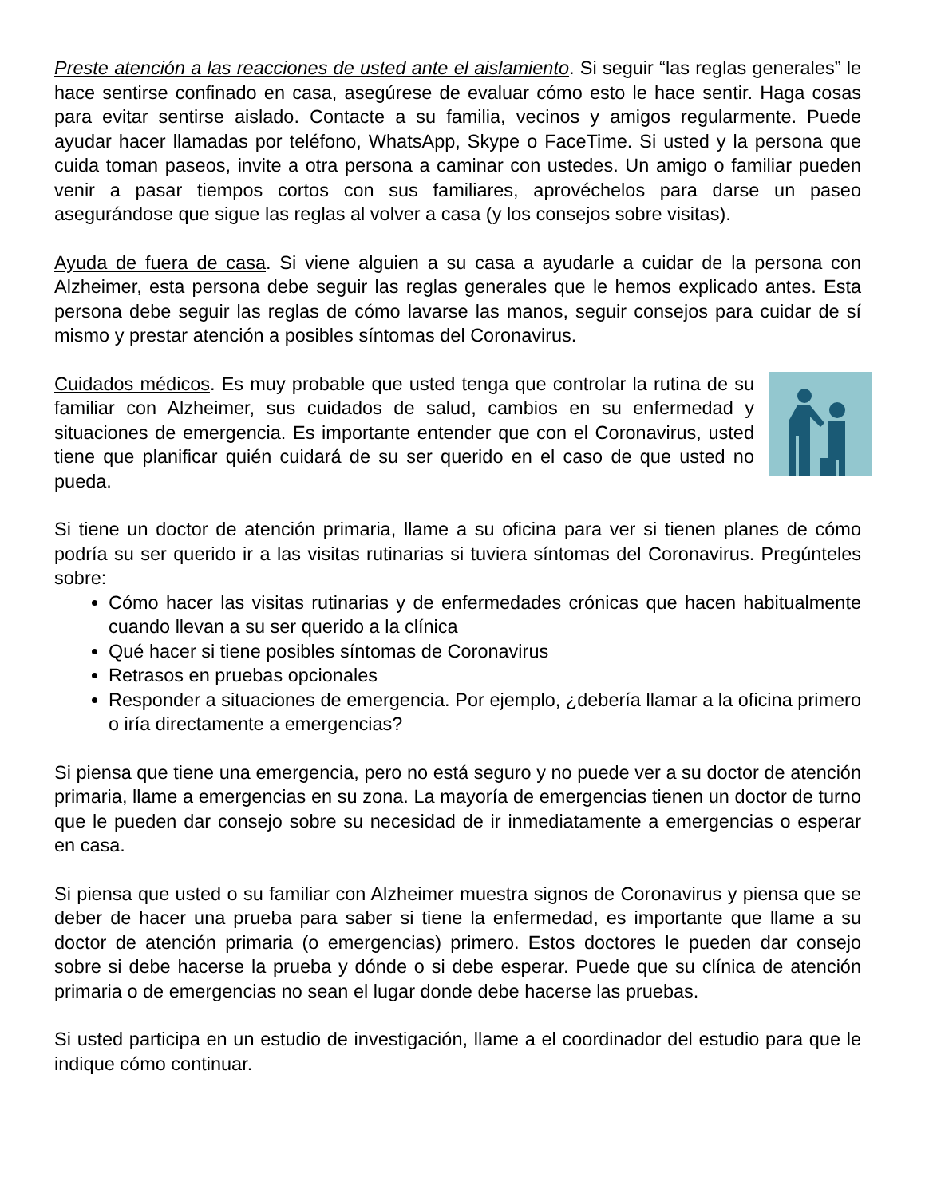Preste atención a las reacciones de usted ante el aislamiento. Si seguir “las reglas generales” le hace sentirse confinado en casa, asegúrese de evaluar cómo esto le hace sentir. Haga cosas para evitar sentirse aislado. Contacte a su familia, vecinos y amigos regularmente. Puede ayudar hacer llamadas por teléfono, WhatsApp, Skype o FaceTime. Si usted y la persona que cuida toman paseos, invite a otra persona a caminar con ustedes. Un amigo o familiar pueden venir a pasar tiempos cortos con sus familiares, aprovéchelos para darse un paseo asegurándose que sigue las reglas al volver a casa (y los consejos sobre visitas).
Ayuda de fuera de casa. Si viene alguien a su casa a ayudarle a cuidar de la persona con Alzheimer, esta persona debe seguir las reglas generales que le hemos explicado antes. Esta persona debe seguir las reglas de cómo lavarse las manos, seguir consejos para cuidar de sí mismo y prestar atención a posibles síntomas del Coronavirus.
Cuidados médicos. Es muy probable que usted tenga que controlar la rutina de su familiar con Alzheimer, sus cuidados de salud, cambios en su enfermedad y situaciones de emergencia. Es importante entender que con el Coronavirus, usted tiene que planificar quién cuidará de su ser querido en el caso de que usted no pueda.
Si tiene un doctor de atención primaria, llame a su oficina para ver si tienen planes de cómo podría su ser querido ir a las visitas rutinarias si tuviera síntomas del Coronavirus. Pregúnteles sobre:
Cómo hacer las visitas rutinarias y de enfermedades crónicas que hacen habitualmente cuando llevan a su ser querido a la clínica
Qué hacer si tiene posibles síntomas de Coronavirus
Retrasos en pruebas opcionales
Responder a situaciones de emergencia. Por ejemplo, ¿debería llamar a la oficina primero o iría directamente a emergencias?
Si piensa que tiene una emergencia, pero no está seguro y no puede ver a su doctor de atención primaria, llame a emergencias en su zona. La mayoría de emergencias tienen un doctor de turno que le pueden dar consejo sobre su necesidad de ir inmediatamente a emergencias o esperar en casa.
Si piensa que usted o su familiar con Alzheimer muestra signos de Coronavirus y piensa que se deber de hacer una prueba para saber si tiene la enfermedad, es importante que llame a su doctor de atención primaria (o emergencias) primero. Estos doctores le pueden dar consejo sobre si debe hacerse la prueba y dónde o si debe esperar. Puede que su clínica de atención primaria o de emergencias no sean el lugar donde debe hacerse las pruebas.
Si usted participa en un estudio de investigación, llame a el coordinador del estudio para que le indique cómo continuar.